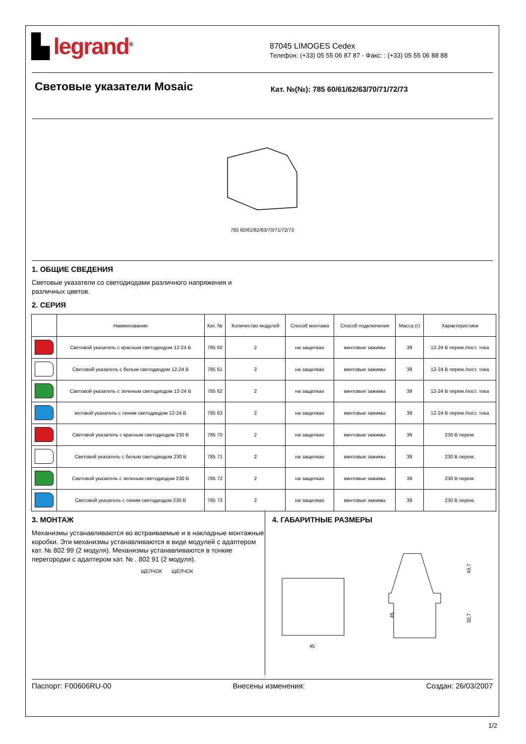▙ legrand<sup>®</sup>
87045 LIMOGES Cedex
Телефон: (+33) 05 55 06 87 87 - Факс: : (+33) 05 55 06 88 88
Световые указатели Mosaic
Кат. №(№): 785 60/61/62/63/70/71/72/73
785 60/61/62/63/70/71/72/73
1. ОБЩИЕ СВЕДЕНИЯ
Световые указатели со светодиодами различного напряжения и
различных цветов.
2. СЕРИЯ
| | Наименование | Кат. № | Количество модулей | Способ монтажа | Способ подключения | Масса (г) | Характеристики |
| --- | --- | --- | --- | --- | --- | --- | --- |
| | Световой указатель с красным светодиодом 12-24 В | 785 60 | 2 | на защелках | винтовые зажимы | 39 | 12-24 В перем./пост. тока |
| | Световой указатель с белым светодиодом 12-24 В | 785 61 | 2 | на защелках | винтовые зажимы | 39 | 12-24 В перем./пост. тока |
| | Световой указатель с зеленым светодиодом 12-24 В | 785 62 | 2 | на защелках | винтовые зажимы | 39 | 12-24 В перем./пост. тока |
| | ветовой указатель с синим светодиодом 12-24 В | 785 63 | 2 | на защелках | винтовые зажимы | 39 | 12-24 В перем./пост. тока |
| | Световой указатель с красным светодиодом 230 В | 785 70 | 2 | на защелках | винтовые зажимы | 39 | 230 В перем. |
| | Световой указатель с белым светодиодом 230 В | 785 71 | 2 | на защелках | винтовые зажимы | 39 | 230 В перем. |
| | Световой указатель с зеленым светодиодом 230 В | 785 72 | 2 | на защелках | винтовые зажимы | 39 | 230 В перем. |
| | Световой указатель с синим светодиодом 230 В | 785 73 | 2 | на защелках | винтовые зажимы | 39 | 230 В перем. |
3. МОНТАЖ
Механизмы устанавливаются во встраиваемые и в накладные монтажные коробки. Эти механизмы устанавливаются в виде модулей с адаптером кат. № 802 99 (2 модуля). Механизмы устанавливаются в тонкие перегородки с адаптером кат. № . 802 91 (2 модуля).
ЩЕЛЧОК ЩЕЛЧОК
4. ГАБАРИТНЫЕ РАЗМЕРЫ
45
45
43,7
32,7
Паспорт: F00606RU-00 Внесены изменения: Создан: 26/03/2007
1/2